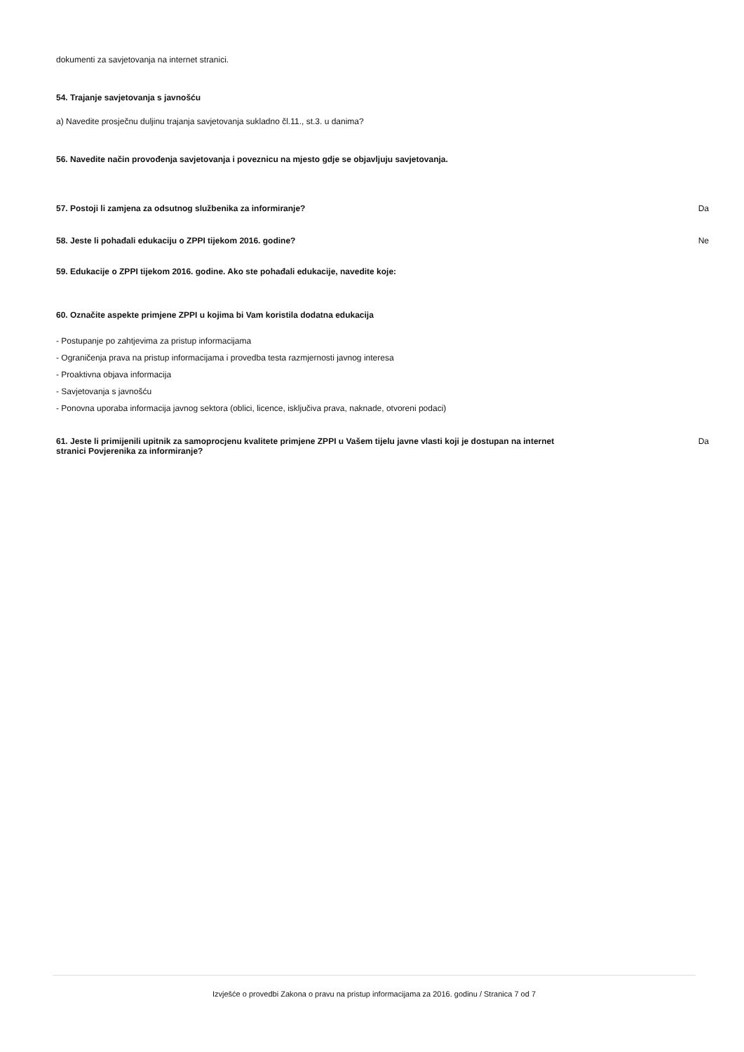dokumenti za savjetovanja na internet stranici.
54. Trajanje savjetovanja s javnošću
a) Navedite prosječnu duljinu trajanja savjetovanja sukladno čl.11., st.3. u danima?
56. Navedite način provođenja savjetovanja i poveznicu na mjesto gdje se objavljuju savjetovanja.
57. Postoji li zamjena za odsutnog službenika za informiranje? Da
58. Jeste li pohađali edukaciju o ZPPI tijekom 2016. godine? Ne
59. Edukacije o ZPPI tijekom 2016. godine. Ako ste pohađali edukacije, navedite koje:
60. Označite aspekte primjene ZPPI u kojima bi Vam koristila dodatna edukacija
- Postupanje po zahtjevima za pristup informacijama
- Ograničenja prava na pristup informacijama i provedba testa razmjernosti javnog interesa
- Proaktivna objava informacija
- Savjetovanja s javnošću
- Ponovna uporaba informacija javnog sektora (oblici, licence, isključiva prava, naknade, otvoreni podaci)
61. Jeste li primijenili upitnik za samoprocjenu kvalitete primjene ZPPI u Vašem tijelu javne vlasti koji je dostupan na internet stranici Povjerenika za informiranje? Da
Izvješće o provedbi Zakona o pravu na pristup informacijama za 2016. godinu / Stranica 7 od 7